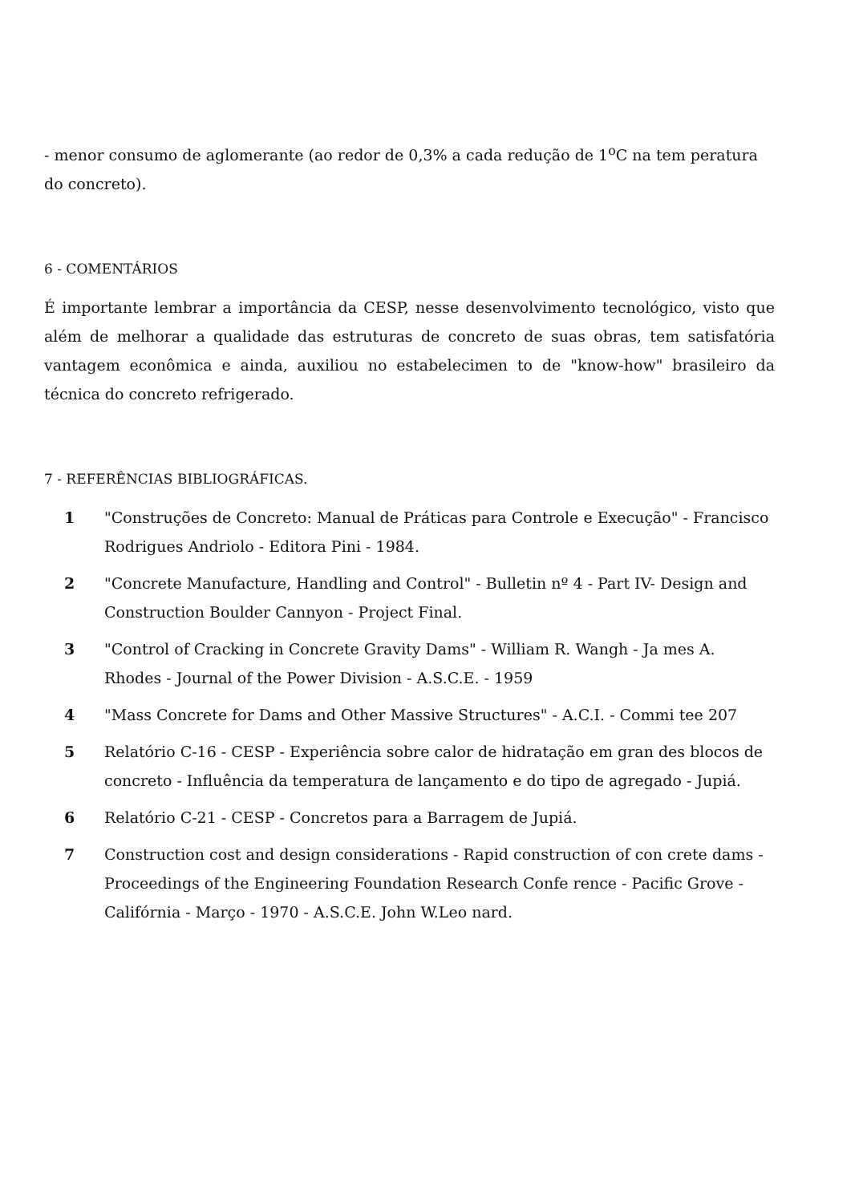- menor consumo de aglomerante (ao redor de 0,3% a cada redução de 1<sup>o</sup>C na tem peratura do concreto).
6 - COMENTÁRIOS
É importante lembrar a importância da CESP, nesse desenvolvimento tecnológico, visto que além de melhorar a qualidade das estruturas de concreto de suas obras, tem satisfatória vantagem econômica e ainda, auxiliou no estabelecimen to de "know-how" brasileiro da técnica do concreto refrigerado.
7 - REFERÊNCIAS BIBLIOGRÁFICAS.
1 "Construções de Concreto: Manual de Práticas para Controle e Execução" - Francisco Rodrigues Andriolo - Editora Pini - 1984.
2 "Concrete Manufacture, Handling and Control" - Bulletin nº 4 - Part IV- Design and Construction Boulder Cannyon - Project Final.
3 "Control of Cracking in Concrete Gravity Dams" - William R. Wangh - Ja mes A. Rhodes - Journal of the Power Division - A.S.C.E. - 1959
4 "Mass Concrete for Dams and Other Massive Structures" - A.C.I. - Commi tee 207
5 Relatório C-16 - CESP - Experiência sobre calor de hidratação em gran des blocos de concreto - Influência da temperatura de lançamento e do tipo de agregado - Jupiá.
6 Relatório C-21 - CESP - Concretos para a Barragem de Jupiá.
7 Construction cost and design considerations - Rapid construction of con crete dams - Proceedings of the Engineering Foundation Research Confe rence - Pacific Grove - Califórnia - Março - 1970 - A.S.C.E. John W.Leo nard.